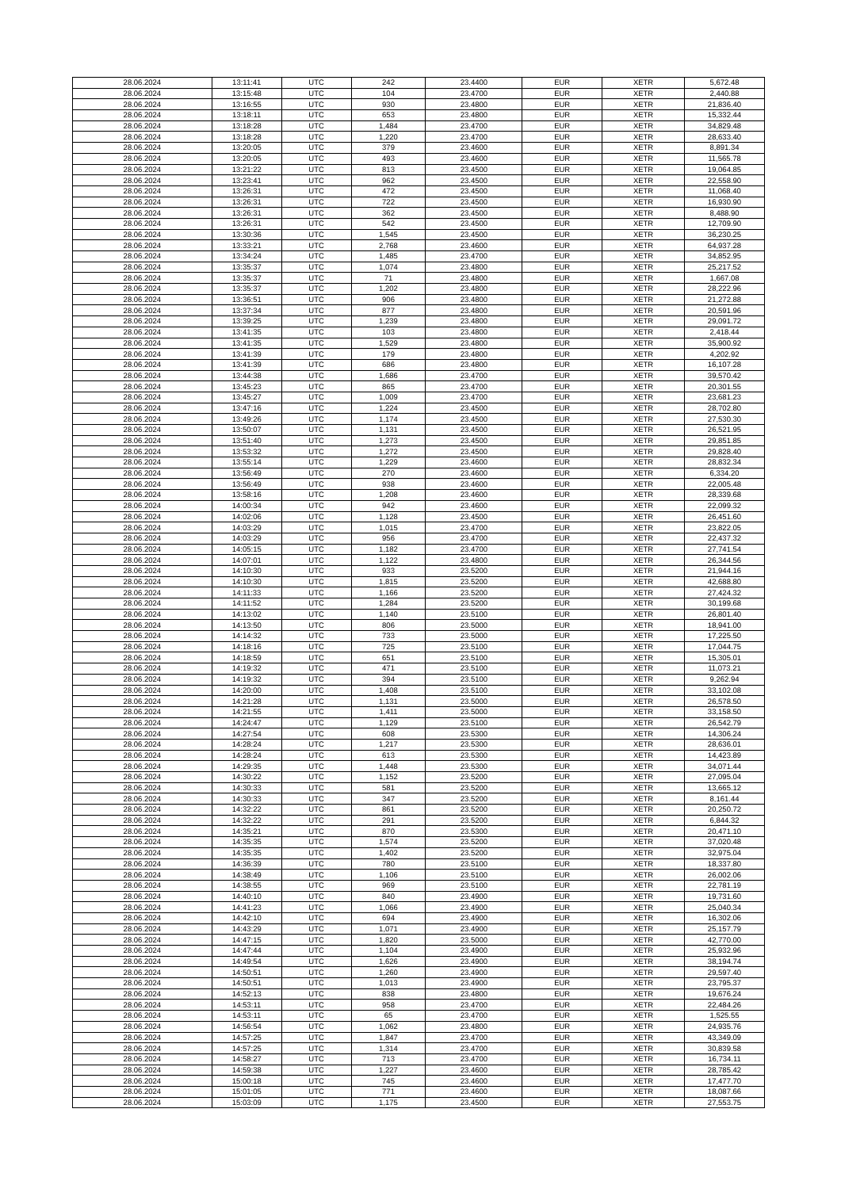| 28.06.2024 | 13:11:41 | UTC | 242 | 23.4400 | EUR | XETR | 5,672.48 |
| 28.06.2024 | 13:15:48 | UTC | 104 | 23.4700 | EUR | XETR | 2,440.88 |
| 28.06.2024 | 13:16:55 | UTC | 930 | 23.4800 | EUR | XETR | 21,836.40 |
| 28.06.2024 | 13:18:11 | UTC | 653 | 23.4800 | EUR | XETR | 15,332.44 |
| 28.06.2024 | 13:18:28 | UTC | 1,484 | 23.4700 | EUR | XETR | 34,829.48 |
| 28.06.2024 | 13:18:28 | UTC | 1,220 | 23.4700 | EUR | XETR | 28,633.40 |
| 28.06.2024 | 13:20:05 | UTC | 379 | 23.4600 | EUR | XETR | 8,891.34 |
| 28.06.2024 | 13:20:05 | UTC | 493 | 23.4600 | EUR | XETR | 11,565.78 |
| 28.06.2024 | 13:21:22 | UTC | 813 | 23.4500 | EUR | XETR | 19,064.85 |
| 28.06.2024 | 13:23:41 | UTC | 962 | 23.4500 | EUR | XETR | 22,558.90 |
| 28.06.2024 | 13:26:31 | UTC | 472 | 23.4500 | EUR | XETR | 11,068.40 |
| 28.06.2024 | 13:26:31 | UTC | 722 | 23.4500 | EUR | XETR | 16,930.90 |
| 28.06.2024 | 13:26:31 | UTC | 362 | 23.4500 | EUR | XETR | 8,488.90 |
| 28.06.2024 | 13:26:31 | UTC | 542 | 23.4500 | EUR | XETR | 12,709.90 |
| 28.06.2024 | 13:30:36 | UTC | 1,545 | 23.4500 | EUR | XETR | 36,230.25 |
| 28.06.2024 | 13:33:21 | UTC | 2,768 | 23.4600 | EUR | XETR | 64,937.28 |
| 28.06.2024 | 13:34:24 | UTC | 1,485 | 23.4700 | EUR | XETR | 34,852.95 |
| 28.06.2024 | 13:35:37 | UTC | 1,074 | 23.4800 | EUR | XETR | 25,217.52 |
| 28.06.2024 | 13:35:37 | UTC | 71 | 23.4800 | EUR | XETR | 1,667.08 |
| 28.06.2024 | 13:35:37 | UTC | 1,202 | 23.4800 | EUR | XETR | 28,222.96 |
| 28.06.2024 | 13:36:51 | UTC | 906 | 23.4800 | EUR | XETR | 21,272.88 |
| 28.06.2024 | 13:37:34 | UTC | 877 | 23.4800 | EUR | XETR | 20,591.96 |
| 28.06.2024 | 13:39:25 | UTC | 1,239 | 23.4800 | EUR | XETR | 29,091.72 |
| 28.06.2024 | 13:41:35 | UTC | 103 | 23.4800 | EUR | XETR | 2,418.44 |
| 28.06.2024 | 13:41:35 | UTC | 1,529 | 23.4800 | EUR | XETR | 35,900.92 |
| 28.06.2024 | 13:41:39 | UTC | 179 | 23.4800 | EUR | XETR | 4,202.92 |
| 28.06.2024 | 13:41:39 | UTC | 686 | 23.4800 | EUR | XETR | 16,107.28 |
| 28.06.2024 | 13:44:38 | UTC | 1,686 | 23.4700 | EUR | XETR | 39,570.42 |
| 28.06.2024 | 13:45:23 | UTC | 865 | 23.4700 | EUR | XETR | 20,301.55 |
| 28.06.2024 | 13:45:27 | UTC | 1,009 | 23.4700 | EUR | XETR | 23,681.23 |
| 28.06.2024 | 13:47:16 | UTC | 1,224 | 23.4500 | EUR | XETR | 28,702.80 |
| 28.06.2024 | 13:49:26 | UTC | 1,174 | 23.4500 | EUR | XETR | 27,530.30 |
| 28.06.2024 | 13:50:07 | UTC | 1,131 | 23.4500 | EUR | XETR | 26,521.95 |
| 28.06.2024 | 13:51:40 | UTC | 1,273 | 23.4500 | EUR | XETR | 29,851.85 |
| 28.06.2024 | 13:53:32 | UTC | 1,272 | 23.4500 | EUR | XETR | 29,828.40 |
| 28.06.2024 | 13:55:14 | UTC | 1,229 | 23.4600 | EUR | XETR | 28,832.34 |
| 28.06.2024 | 13:56:49 | UTC | 270 | 23.4600 | EUR | XETR | 6,334.20 |
| 28.06.2024 | 13:56:49 | UTC | 938 | 23.4600 | EUR | XETR | 22,005.48 |
| 28.06.2024 | 13:58:16 | UTC | 1,208 | 23.4600 | EUR | XETR | 28,339.68 |
| 28.06.2024 | 14:00:34 | UTC | 942 | 23.4600 | EUR | XETR | 22,099.32 |
| 28.06.2024 | 14:02:06 | UTC | 1,128 | 23.4500 | EUR | XETR | 26,451.60 |
| 28.06.2024 | 14:03:29 | UTC | 1,015 | 23.4700 | EUR | XETR | 23,822.05 |
| 28.06.2024 | 14:03:29 | UTC | 956 | 23.4700 | EUR | XETR | 22,437.32 |
| 28.06.2024 | 14:05:15 | UTC | 1,182 | 23.4700 | EUR | XETR | 27,741.54 |
| 28.06.2024 | 14:07:01 | UTC | 1,122 | 23.4800 | EUR | XETR | 26,344.56 |
| 28.06.2024 | 14:10:30 | UTC | 933 | 23.5200 | EUR | XETR | 21,944.16 |
| 28.06.2024 | 14:10:30 | UTC | 1,815 | 23.5200 | EUR | XETR | 42,688.80 |
| 28.06.2024 | 14:11:33 | UTC | 1,166 | 23.5200 | EUR | XETR | 27,424.32 |
| 28.06.2024 | 14:11:52 | UTC | 1,284 | 23.5200 | EUR | XETR | 30,199.68 |
| 28.06.2024 | 14:13:02 | UTC | 1,140 | 23.5100 | EUR | XETR | 26,801.40 |
| 28.06.2024 | 14:13:50 | UTC | 806 | 23.5000 | EUR | XETR | 18,941.00 |
| 28.06.2024 | 14:14:32 | UTC | 733 | 23.5000 | EUR | XETR | 17,225.50 |
| 28.06.2024 | 14:18:16 | UTC | 725 | 23.5100 | EUR | XETR | 17,044.75 |
| 28.06.2024 | 14:18:59 | UTC | 651 | 23.5100 | EUR | XETR | 15,305.01 |
| 28.06.2024 | 14:19:32 | UTC | 471 | 23.5100 | EUR | XETR | 11,073.21 |
| 28.06.2024 | 14:19:32 | UTC | 394 | 23.5100 | EUR | XETR | 9,262.94 |
| 28.06.2024 | 14:20:00 | UTC | 1,408 | 23.5100 | EUR | XETR | 33,102.08 |
| 28.06.2024 | 14:21:28 | UTC | 1,131 | 23.5000 | EUR | XETR | 26,578.50 |
| 28.06.2024 | 14:21:55 | UTC | 1,411 | 23.5000 | EUR | XETR | 33,158.50 |
| 28.06.2024 | 14:24:47 | UTC | 1,129 | 23.5100 | EUR | XETR | 26,542.79 |
| 28.06.2024 | 14:27:54 | UTC | 608 | 23.5300 | EUR | XETR | 14,306.24 |
| 28.06.2024 | 14:28:24 | UTC | 1,217 | 23.5300 | EUR | XETR | 28,636.01 |
| 28.06.2024 | 14:28:24 | UTC | 613 | 23.5300 | EUR | XETR | 14,423.89 |
| 28.06.2024 | 14:29:35 | UTC | 1,448 | 23.5300 | EUR | XETR | 34,071.44 |
| 28.06.2024 | 14:30:22 | UTC | 1,152 | 23.5200 | EUR | XETR | 27,095.04 |
| 28.06.2024 | 14:30:33 | UTC | 581 | 23.5200 | EUR | XETR | 13,665.12 |
| 28.06.2024 | 14:30:33 | UTC | 347 | 23.5200 | EUR | XETR | 8,161.44 |
| 28.06.2024 | 14:32:22 | UTC | 861 | 23.5200 | EUR | XETR | 20,250.72 |
| 28.06.2024 | 14:32:22 | UTC | 291 | 23.5200 | EUR | XETR | 6,844.32 |
| 28.06.2024 | 14:35:21 | UTC | 870 | 23.5300 | EUR | XETR | 20,471.10 |
| 28.06.2024 | 14:35:35 | UTC | 1,574 | 23.5200 | EUR | XETR | 37,020.48 |
| 28.06.2024 | 14:35:35 | UTC | 1,402 | 23.5200 | EUR | XETR | 32,975.04 |
| 28.06.2024 | 14:36:39 | UTC | 780 | 23.5100 | EUR | XETR | 18,337.80 |
| 28.06.2024 | 14:38:49 | UTC | 1,106 | 23.5100 | EUR | XETR | 26,002.06 |
| 28.06.2024 | 14:38:55 | UTC | 969 | 23.5100 | EUR | XETR | 22,781.19 |
| 28.06.2024 | 14:40:10 | UTC | 840 | 23.4900 | EUR | XETR | 19,731.60 |
| 28.06.2024 | 14:41:23 | UTC | 1,066 | 23.4900 | EUR | XETR | 25,040.34 |
| 28.06.2024 | 14:42:10 | UTC | 694 | 23.4900 | EUR | XETR | 16,302.06 |
| 28.06.2024 | 14:43:29 | UTC | 1,071 | 23.4900 | EUR | XETR | 25,157.79 |
| 28.06.2024 | 14:47:15 | UTC | 1,820 | 23.5000 | EUR | XETR | 42,770.00 |
| 28.06.2024 | 14:47:44 | UTC | 1,104 | 23.4900 | EUR | XETR | 25,932.96 |
| 28.06.2024 | 14:49:54 | UTC | 1,626 | 23.4900 | EUR | XETR | 38,194.74 |
| 28.06.2024 | 14:50:51 | UTC | 1,260 | 23.4900 | EUR | XETR | 29,597.40 |
| 28.06.2024 | 14:50:51 | UTC | 1,013 | 23.4900 | EUR | XETR | 23,795.37 |
| 28.06.2024 | 14:52:13 | UTC | 838 | 23.4800 | EUR | XETR | 19,676.24 |
| 28.06.2024 | 14:53:11 | UTC | 958 | 23.4700 | EUR | XETR | 22,484.26 |
| 28.06.2024 | 14:53:11 | UTC | 65 | 23.4700 | EUR | XETR | 1,525.55 |
| 28.06.2024 | 14:56:54 | UTC | 1,062 | 23.4800 | EUR | XETR | 24,935.76 |
| 28.06.2024 | 14:57:25 | UTC | 1,847 | 23.4700 | EUR | XETR | 43,349.09 |
| 28.06.2024 | 14:57:25 | UTC | 1,314 | 23.4700 | EUR | XETR | 30,839.58 |
| 28.06.2024 | 14:58:27 | UTC | 713 | 23.4700 | EUR | XETR | 16,734.11 |
| 28.06.2024 | 14:59:38 | UTC | 1,227 | 23.4600 | EUR | XETR | 28,785.42 |
| 28.06.2024 | 15:00:18 | UTC | 745 | 23.4600 | EUR | XETR | 17,477.70 |
| 28.06.2024 | 15:01:05 | UTC | 771 | 23.4600 | EUR | XETR | 18,087.66 |
| 28.06.2024 | 15:03:09 | UTC | 1,175 | 23.4500 | EUR | XETR | 27,553.75 |